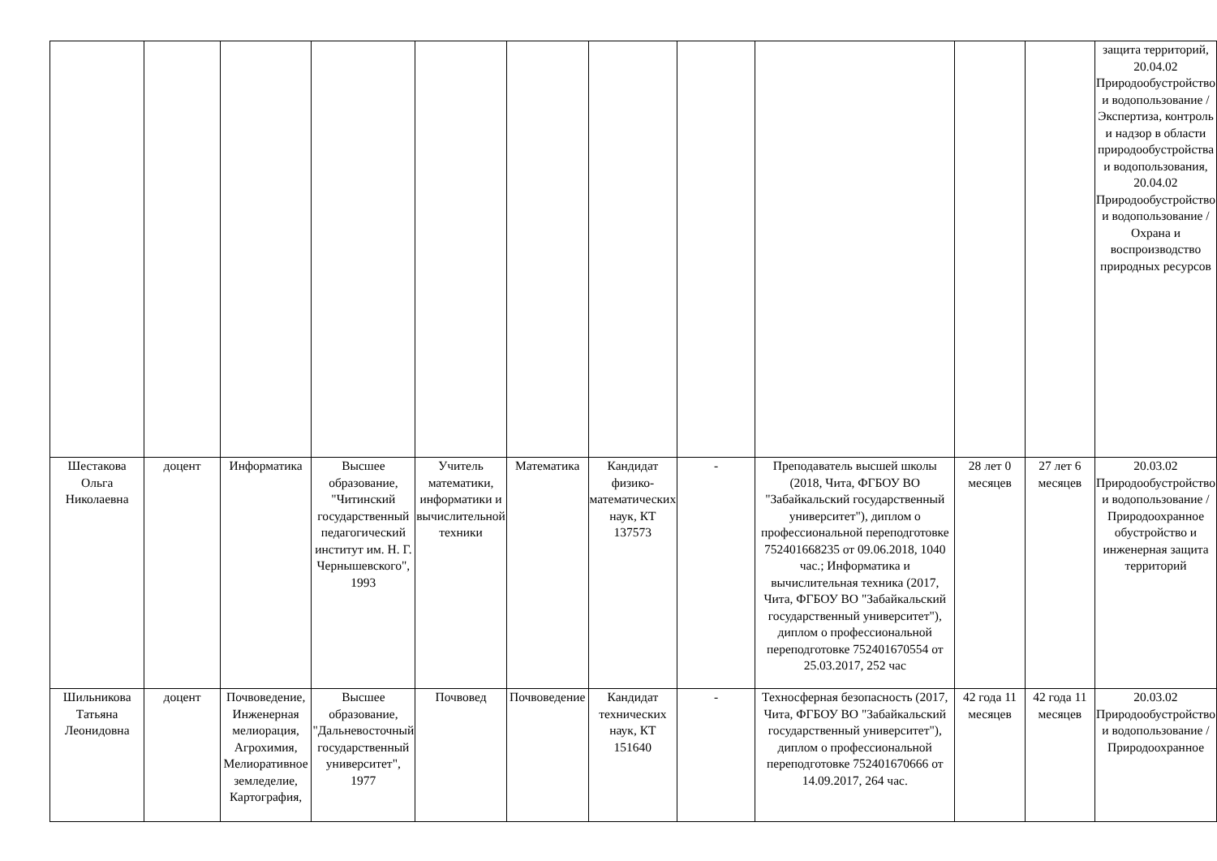| | | | | | | | | | | | защита территорий, 20.04.02 Природообустройство и водопользование / Экспертиза, контроль и надзор в области природообустройства и водопользования, 20.04.02 Природообустройство и водопользование / Охрана и воспроизводство природных ресурсов |
| Шестакова Ольга Николаевна | доцент | Информатика | Высшее образование, "Читинский государственный педагогический институт им. Н. Г. Чернышевского", 1993 | Учитель математики, информатики и вычислительной техники | Математика | Кандидат физико-математических наук, КТ 137573 | - | Преподаватель высшей школы (2018, Чита, ФГБОУ ВО "Забайкальский государственный университет"), диплом о профессиональной переподготовке 752401668235 от 09.06.2018, 1040 час.; Информатика и вычислительная техника (2017, Чита, ФГБОУ ВО "Забайкальский государственный университет"), диплом о профессиональной переподготовке 752401670554 от 25.03.2017, 252 час | 28 лет 0 месяцев | 27 лет 6 месяцев | 20.03.02 Природообустройство и водопользование / Природоохранное обустройство и инженерная защита территорий |
| Шильникова Татьяна Леонидовна | доцент | Почвоведение, Инженерная мелиорация, Агрохимия, Мелиоративное земледелие, Картография, | Высшее образование, "Дальневосточный государственный университет", 1977 | Почвовед | Почвоведение | Кандидат технических наук, КТ 151640 | - | Техносферная безопасность (2017, Чита, ФГБОУ ВО "Забайкальский государственный университет"), диплом о профессиональной переподготовке 752401670666 от 14.09.2017, 264 час. | 42 года 11 месяцев | 42 года 11 месяцев | 20.03.02 Природообустройство и водопользование / Природоохранное |